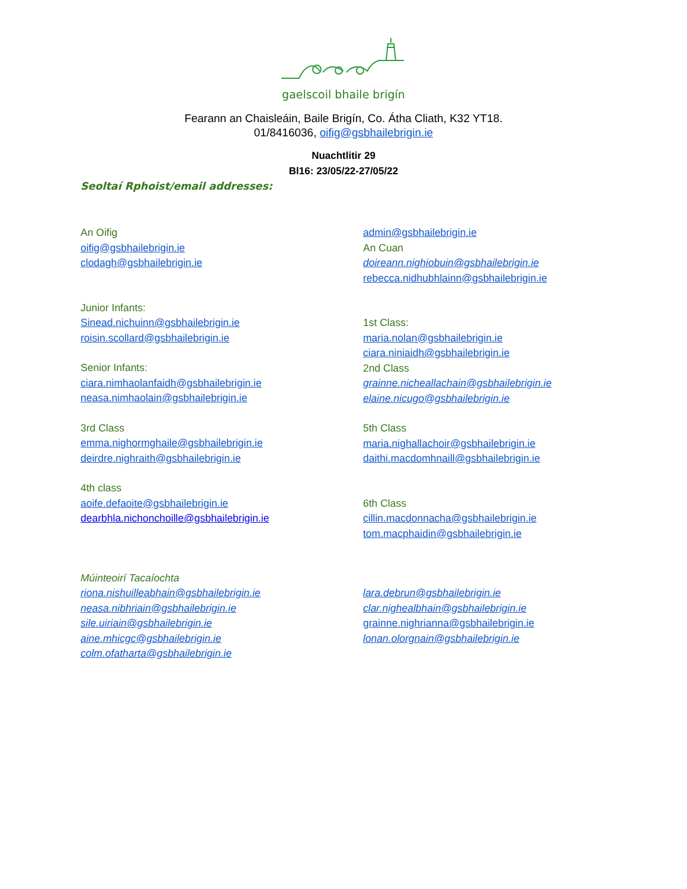gaelscoil bhaile brigín
Fearann an Chaisleáin, Baile Brigín, Co. Átha Cliath, K32 YT18.
01/8416036, oifig@gsbhailebrigin.ie
Nuachtlitir 29
Bl16: 23/05/22-27/05/22
Seoltaí Rphoist/email addresses:
An Oifig
oifig@gsbhailebrigin.ie
clodagh@gsbhailebrigin.ie
Junior Infants:
Sinead.nichuinn@gsbhailebrigin.ie
roisin.scollard@gsbhailebrigin.ie
Senior Infants:
ciara.nimhaolanfaidh@gsbhailebrigin.ie
neasa.nimhaolain@gsbhailebrigin.ie
3rd Class
emma.nighormghaile@gsbhailebrigin.ie
deirdre.nighraith@gsbhailebrigin.ie
4th class
aoife.defaoite@gsbhailebrigin.ie
dearbhla.nichonchoille@gsbhailebrigin.ie
Múinteoirí Tacaíochta
riona.nishuilleabhain@gsbhailebrigin.ie
neasa.nibhriain@gsbhailebrigin.ie
sile.uiriain@gsbhailebrigin.ie
aine.mhicgc@gsbhailebrigin.ie
colm.ofatharta@gsbhailebrigin.ie
admin@gsbhailebrigin.ie
An Cuan
doireann.nighiobuin@gsbhailebrigin.ie
rebecca.nidhubhlainn@gsbhailebrigin.ie
1st Class:
maria.nolan@gsbhailebrigin.ie
ciara.niniaidh@gsbhailebrigin.ie
2nd Class
grainne.nicheallachain@gsbhailebrigin.ie
elaine.nicugo@gsbhailebrigin.ie
5th Class
maria.nighallachoir@gsbhailebrigin.ie
daithi.macdomhnaill@gsbhailebrigin.ie
6th Class
cillin.macdonnacha@gsbhailebrigin.ie
tom.macphaidin@gsbhailebrigin.ie
lara.debrun@gsbhailebrigin.ie
clar.nighealbhain@gsbhailebrigin.ie
grainne.nighrianna@gsbhailebrigin.ie
lonan.olorgnain@gsbhailebrigin.ie